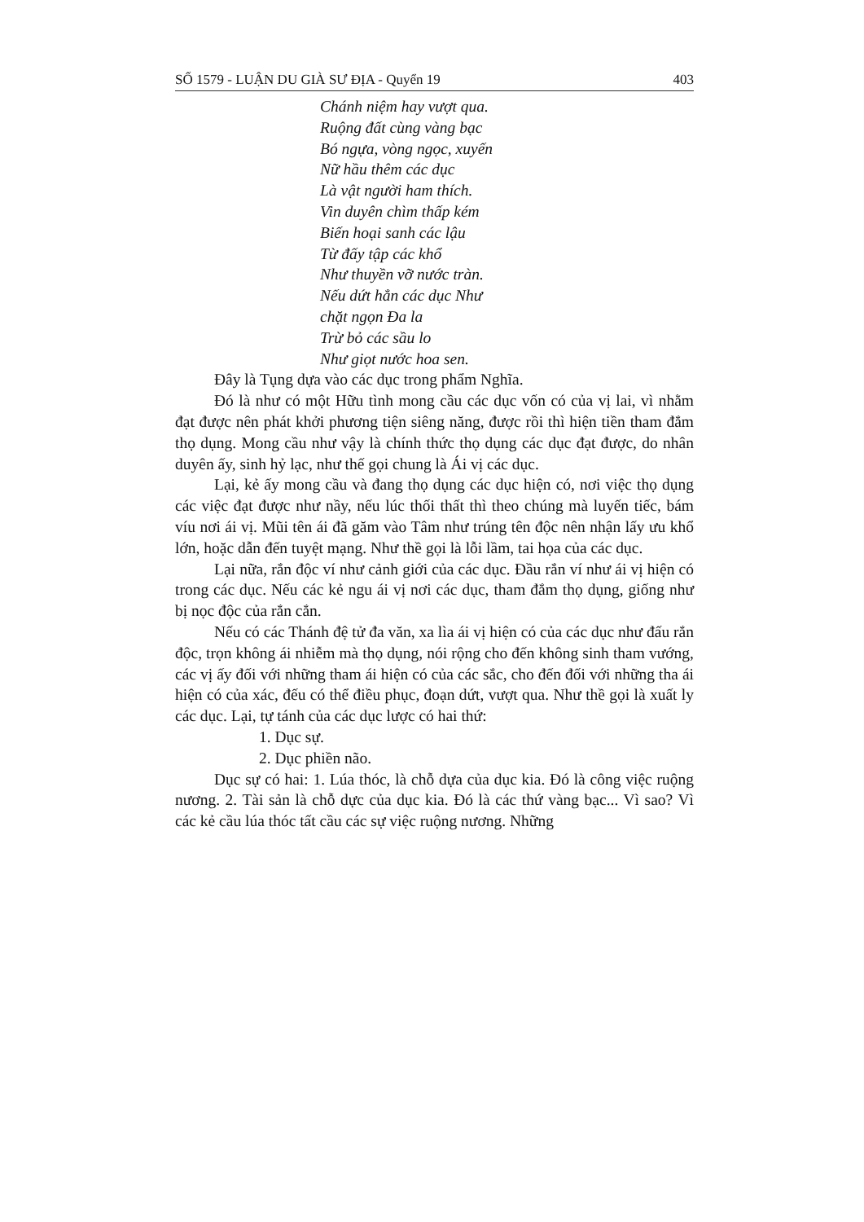SỐ 1579 - LUẬN DU GIÀ SƯ ĐỊA - Quyển 19 403
Chánh niệm hay vượt qua.
Ruộng đất cùng vàng bạc
Bó ngựa, vòng ngọc, xuyến
Nữ hầu thêm các dục
Là vật người ham thích.
Vin duyên chìm thấp kém
Biến hoại sanh các lậu
Từ đấy tập các khổ
Như thuyền vỡ nước tràn.
Nếu dứt hẳn các dục Như
chặt ngọn Đa la
Trừ bỏ các sầu lo
Như giọt nước hoa sen.
Đây là Tụng dựa vào các dục trong phẩm Nghĩa.
Đó là như có một Hữu tình mong cầu các dục vốn có của vị lai, vì nhằm đạt được nên phát khởi phương tiện siêng năng, được rồi thì hiện tiền tham đắm thọ dụng. Mong cầu như vậy là chính thức thọ dụng các dục đạt được, do nhân duyên ấy, sinh hỷ lạc, như thế gọi chung là Ái vị các dục.
Lại, kẻ ấy mong cầu và đang thọ dụng các dục hiện có, nơi việc thọ dụng các việc đạt được như nầy, nếu lúc thối thất thì theo chúng mà luyến tiếc, bám víu nơi ái vị. Mũi tên ái đã găm vào Tâm như trúng tên độc nên nhận lấy ưu khổ lớn, hoặc dẫn đến tuyệt mạng. Như thề gọi là lỗi lầm, tai họa của các dục.
Lại nữa, rắn độc ví như cảnh giới của các dục. Đầu rắn ví như ái vị hiện có trong các dục. Nếu các kẻ ngu ái vị nơi các dục, tham đắm thọ dụng, giống như bị nọc độc của rắn cắn.
Nếu có các Thánh đệ tử đa văn, xa lìa ái vị hiện có của các dục như đấu rắn độc, trọn không ái nhiễm mà thọ dụng, nói rộng cho đến không sinh tham vướng, các vị ấy đối với những tham ái hiện có của các sắc, cho đến đối với những tha ái hiện có của xác, đếu có thể điều phục, đoạn dứt, vượt qua. Như thề gọi là xuất ly các dục. Lại, tự tánh của các dục lược có hai thứ:
1. Dục sự.
2. Dục phiền não.
Dục sự có hai: 1. Lúa thóc, là chỗ dựa của dục kia. Đó là công việc ruộng nương. 2. Tài sản là chỗ dực của dục kia. Đó là các thứ vàng bạc... Vì sao? Vì các kẻ cầu lúa thóc tất cầu các sự việc ruộng nương. Những